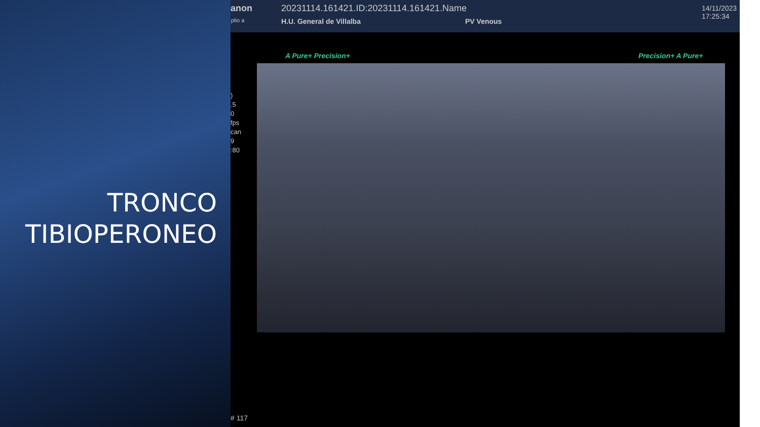TRONCO
TIBIOPERONEO
anon
20231114.161421.ID:20231114.161421.Name
plio a H.U. General de Villalba PV Venous
14/11/2023
17:25:34
)
.5
0
fps
can
9
:80
A Pure+ Precision+ Precision+ A Pure+
# 117